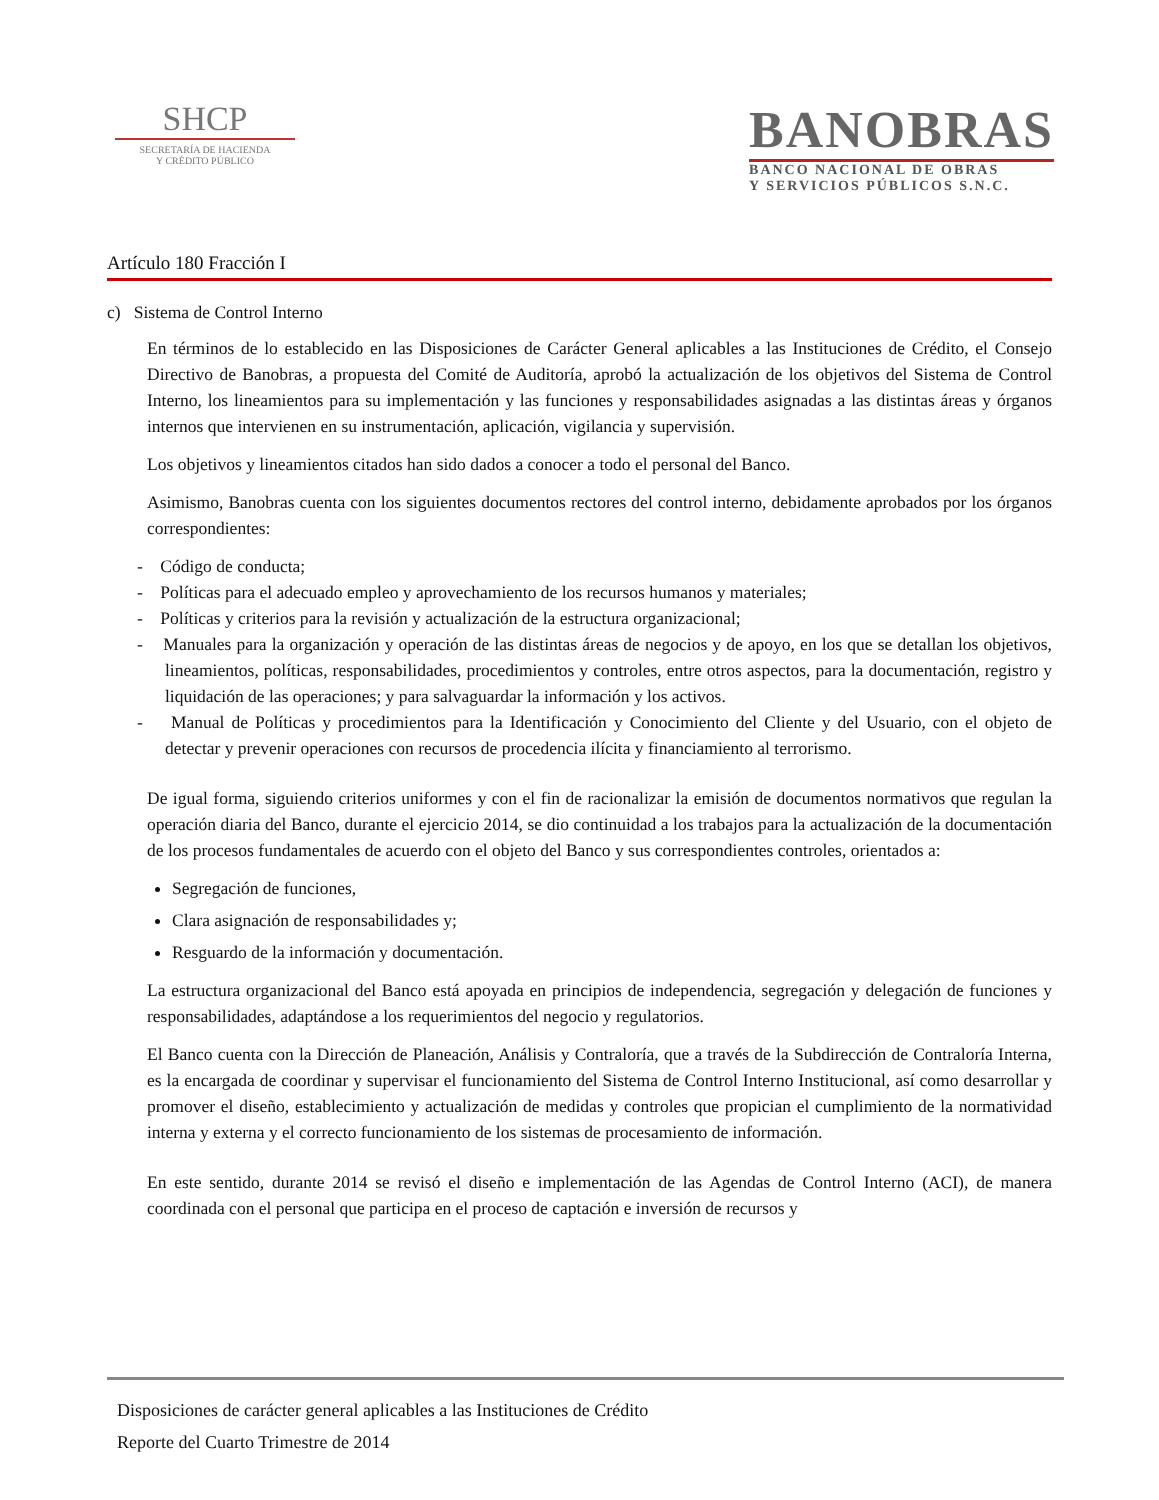SHCP
SECRETARÍA DE HACIENDA
Y CRÉDITO PÚBLICO
BANOBRAS
BANCO NACIONAL DE OBRAS
Y SERVICIOS PÚBLICOS S.N.C.
Artículo 180 Fracción I
c) Sistema de Control Interno
En términos de lo establecido en las Disposiciones de Carácter General aplicables a las Instituciones de Crédito, el Consejo Directivo de Banobras, a propuesta del Comité de Auditoría, aprobó la actualización de los objetivos del Sistema de Control Interno, los lineamientos para su implementación y las funciones y responsabilidades asignadas a las distintas áreas y órganos internos que intervienen en su instrumentación, aplicación, vigilancia y supervisión.
Los objetivos y lineamientos citados han sido dados a conocer a todo el personal del Banco.
Asimismo, Banobras cuenta con los siguientes documentos rectores del control interno, debidamente aprobados por los órganos correspondientes:
- Código de conducta;
- Políticas para el adecuado empleo y aprovechamiento de los recursos humanos y materiales;
- Políticas y criterios para la revisión y actualización de la estructura organizacional;
- Manuales para la organización y operación de las distintas áreas de negocios y de apoyo, en los que se detallan los objetivos, lineamientos, políticas, responsabilidades, procedimientos y controles, entre otros aspectos, para la documentación, registro y liquidación de las operaciones; y para salvaguardar la información y los activos.
- Manual de Políticas y procedimientos para la Identificación y Conocimiento del Cliente y del Usuario, con el objeto de detectar y prevenir operaciones con recursos de procedencia ilícita y financiamiento al terrorismo.
De igual forma, siguiendo criterios uniformes y con el fin de racionalizar la emisión de documentos normativos que regulan la operación diaria del Banco, durante el ejercicio 2014, se dio continuidad a los trabajos para la actualización de la documentación de los procesos fundamentales de acuerdo con el objeto del Banco y sus correspondientes controles, orientados a:
Segregación de funciones,
Clara asignación de responsabilidades y;
Resguardo de la información y documentación.
La estructura organizacional del Banco está apoyada en principios de independencia, segregación y delegación de funciones y responsabilidades, adaptándose a los requerimientos del negocio y regulatorios.
El Banco cuenta con la Dirección de Planeación, Análisis y Contraloría, que a través de la Subdirección de Contraloría Interna, es la encargada de coordinar y supervisar el funcionamiento del Sistema de Control Interno Institucional, así como desarrollar y promover el diseño, establecimiento y actualización de medidas y controles que propician el cumplimiento de la normatividad interna y externa y el correcto funcionamiento de los sistemas de procesamiento de información.
En este sentido, durante 2014 se revisó el diseño e implementación de las Agendas de Control Interno (ACI), de manera coordinada con el personal que participa en el proceso de captación e inversión de recursos y
Disposiciones de carácter general aplicables a las Instituciones de Crédito
Reporte del Cuarto Trimestre de 2014